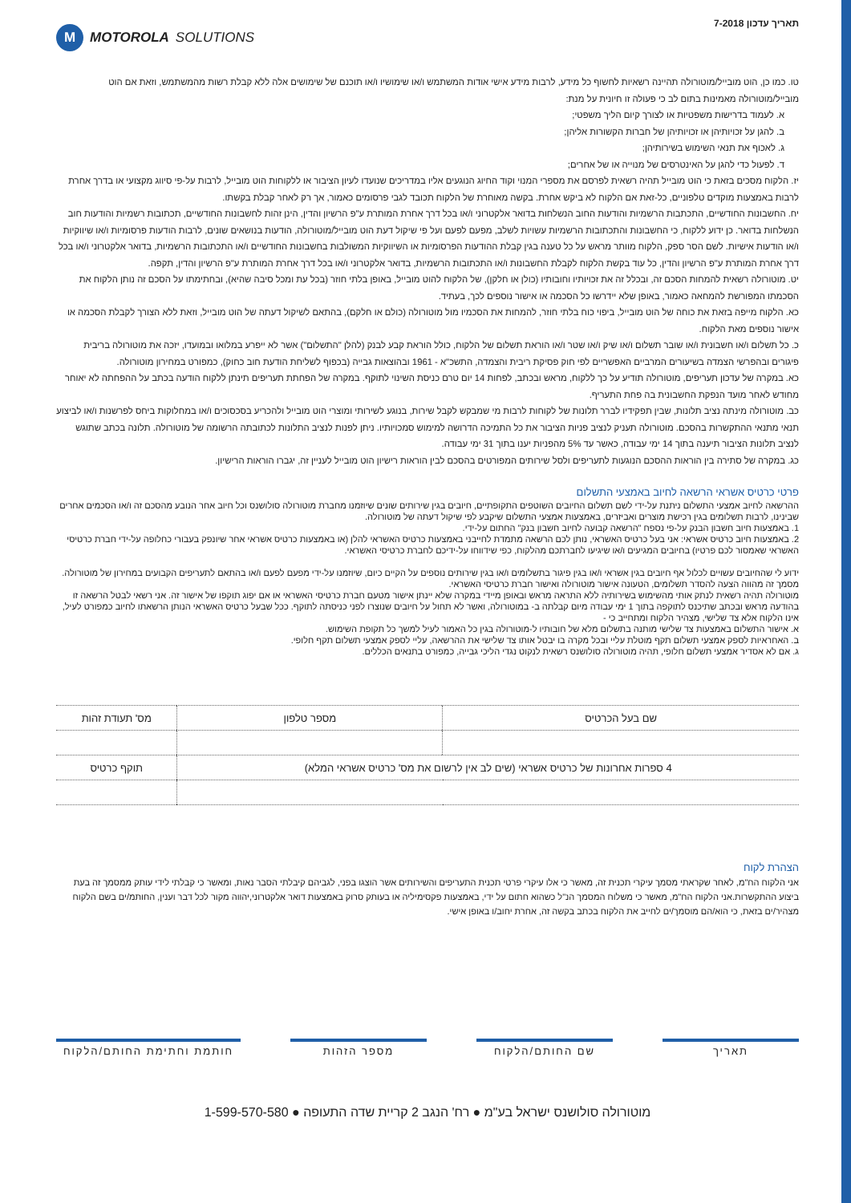תאריך עדכון 7-2018
M MOTOROLA SOLUTIONS
טו. כמו כן, הוט מובייל/מוטורולה תהיינה רשאיות לחשוף כל מידע, לרבות מידע אישי אודות המשתמש ו/או שימושיו ו/או תוכנם של שימושים אלה ללא קבלת רשות מהמשתמש, וזאת אם הוט מובייל/מוטורולה מאמינות בתום לב כי פעולה זו חיונית על מנת:
א. לעמוד בדרישות משפטיות או לצורך קיום הליך משפטי;
ב. להגן על זכויותיהן או זכויותיהן של חברות הקשורות אליהן;
ג. לאכוף את תנאי השימוש בשירותיהן;
ד. לפעול כדי להגן על האינטרסים של מנוייה או של אחרים;
יז. הלקוח מסכים בזאת כי הוט מובייל תהיה רשאית לפרסם את מספרי המנוי וקוד החיוג הנוגעים אליו במדריכים שנועדו לעיון הציבור או ללקוחות הוט מובייל, לרבות על-פי סיווג מקצועי או בדרך אחרת לרבות באמצעות מוקדים טלפוניים, כל-זאת אם הלקוח לא ביקש אחרת. בקשה מאוחרת של הלקוח תכובד לגבי פרסומים כאמור, אך רק לאחר קבלת בקשתו.
יח. החשבונות החודשיים, התכתבות הרשמיות והודעות החוב הנשלחות בדואר אלקטרוני ו/או בכל דרך אחרת המותרת ע"פ הרשיון והדין, הינן זהות לחשבונות החודשיים, תכתובות רשמיות והודעות חוב הנשלחות בדואר. כן ידוע ללקוח, כי החשבונות והתכתובות הרשמיות עשויות לשלב, מפעם לפעם ועל פי שיקול דעת הוט מובייל/מוטורולה, הודעות בנושאים שונים, לרבות הודעות פרסומיות ו/או שיווקיות ו/או הודעות אישיות. לשם הסר ספק, הלקוח מוותר מראש על כל טענה בגין קבלת ההודעות הפרסומיות או השיווקיות המשולבות בחשבונות החודשיים ו/או התכתובות הרשמיות, בדואר אלקטרוני ו/או בכל דרך אחרת המותרת ע"פ הרשיון והדין, כל עוד בקשת הלקוח לקבלת החשבונות ו/או התכתובות הרשמיות, בדואר אלקטרוני ו/או בכל דרך אחרת המותרת ע"פ הרשיון והדין, תקפה.
יט. מוטורולה רשאית להמחות הסכם זה, ובכלל זה את זכויותיו וחובותיו (כולן או חלקן), של הלקוח להוט מובייל, באופן בלתי חוזר (בכל עת ומכל סיבה שהיא), ובחתימתו על הסכם זה נותן הלקוח את הסכמתו המפורשת להמחאה כאמור, באופן שלא יידרשו כל הסכמה או אישור נוספים לכך, בעתיד.
כא. הלקוח מייפה בזאת את כוחה של הוט מובייל, ביפוי כוח בלתי חוזר, להמחות את הסכמיו מול מוטורולה (כולם או חלקם), בהתאם לשיקול דעתה של הוט מובייל, וזאת ללא הצורך לקבלת הסכמה או אישור נוספים מאת הלקוח.
כ. כל תשלום ו/או חשבונית ו/או שובר תשלום ו/או שיק ו/או שטר ו/או הוראת תשלום של הלקוח, כולל הוראת קבע לבנק (להלן "התשלום") אשר לא ייפרע במלואו ובמועדו, יזכה את מוטורולה בריבית פיגורים ובהפרשי הצמדה בשיעורים המרביים האפשריים לפי חוק פסיקת ריבית והצמדה, התשכ"א - 1961 ובהוצאות גבייה (בכפוף לשליחת הודעת חוב כחוק), כמפורט במחירון מוטורולה.
כא. במקרה של עדכון תעריפים, מוטורולה תודיע על כך ללקוח, מראש ובכתב, לפחות 14 יום טרם כניסת השינוי לתוקף. במקרה של הפחתת תעריפים תינתן ללקוח הודעה בכתב על ההפחתה לא יאוחר מחודש לאחר מועד הנפקת החשבונית בה פחת התעריף.
כב. מוטורולה מינתה נציב תלונות, שבין תפקידיו לברר תלונות של לקוחות לרבות מי שמבקש לקבל שירות, בנוגע לשירותי ומוצרי הוט מובייל ולהכריע בסכסוכים ו/או במחלוקות ביחס לפרשנות ו/או לביצוע תנאי מתנאי ההתקשרות בהסכם. מוטורולה תעניק לנציב פניות הציבור את כל התמיכה הדרושה למימוש סמכויותיו. ניתן לפנות לנציב התלונות לכתובתה הרשומה של מוטורולה. תלונה בכתב שתוגש לנציב תלונות הציבור תיענה בתוך 14 ימי עבודה, כאשר עד 5% מהפניות יענו בתוך 31 ימי עבודה.
כג. במקרה של סתירה בין הוראות ההסכם הנוגעות לתעריפים ולסל שירותים המפורטים בהסכם לבין הוראות רישיון הוט מובייל לעניין זה, יגברו הוראות הרישיון.
פרטי כרטיס אשראי הרשאה לחיוב באמצעי התשלום
ההרשאה לחיוב אמצעי התשלום ניתנת על-ידי לשם תשלום החיובים השוטפים התקופתיים, חיובים בגין שירותים שונים שיוזמנו מחברת מוטורולה סולושנס וכל חיוב אחר הנובע מהסכם זה ו/או הסכמים אחרים שבינינו, לרבות תשלומים בגין רכישת מוצרים ואביזרים, באמצעות אמצעי התשלום שיקבע לפי שיקול דעתה של מוטורולה.
1. באמצעות חיוב חשבון הבנק על-פי נספח "הרשאה קבועה לחיוב חשבון בנק" החתום על-ידי.
2. באמצעות חיוב כרטיס אשראי: אני בעל כרטיס האשראי, נותן לכם הרשאה מתמדת לחייבני באמצעות כרטיס האשראי להלן (או באמצעות כרטיס אשראי אחר שיונפק בעבורי כחלופה על-ידי חברת כרטיסי האשראי שאמסור לכם פרטיו) בחיובים המגיעים ו/או שיגיעו לחברתכם מהלקוח, כפי שידווחו על-ידיכם לחברת כרטיסי האשראי.
ידוע לי שהחיובים עשויים לכלול אף חיובים בגין אשראי ו/או בגין פיגור בתשלומים ו/או בגין שירותים נוספים על הקיים כיום, שיוזמנו על-ידי מפעם לפעם ו/או בהתאם לתעריפים הקבועים במחירון של מוטורולה.
מסמך זה מהווה הצעה להסדר תשלומים, הטעונה אישור מוטורולה ואישור חברת כרטיסי האשראי.
מוטורולה תהיה רשאית לנתק אותי מהשימוש בשירותיה ללא התראה מראש ובאופן מיידי במקרה שלא יינתן אישור מטעם חברת כרטיסי האשראי או אם יפוג תוקפו של אישור זה. אני רשאי לבטל הרשאה זו בהודעה מראש ובכתב שתיכנס לתוקפה בתוך 1 ימי עבודה מיום קבלתה ב- במוטורולה, ואשר לא תחול על חיובים שנוצרו לפני כניסתה לתוקף. ככל שבעל כרטיס האשראי הנותן הרשאתו לחיוב כמפורט לעיל, אינו הלקוח אלא צד שלישי, מצהיר הלקוח ומתחייב כי -
א. אישור התשלום באמצעות צד שלישי מותנה בתשלום מלא של חובותיו ל-מוטורולה בגין כל האמור לעיל למשך כל תקופת השימוש.
ב. האחראיות לספק אמצעי תשלום תקף מוטלת עליי ובכל מקרה בו יבטל אותו צד שלישי את ההרשאה, עליי לספק אמצעי תשלום תקף חלופי.
ג. אם לא אסדיר אמצעי תשלום חלופי, תהיה מוטורולה סולושנס רשאית לנקוט נגדי הליכי גבייה, כמפורט בתנאים הכללים.
| שם בעל הכרטיס | מספר טלפון | מס' תעודת זהות |
| 4 ספרות אחרונות של כרטיס אשראי (שים לב אין לרשום את מס' כרטיס אשראי המלא) | | תוקף כרטיס |
הצהרת לקוח
אני הלקוח הח"מ, לאחר שקראתי מסמך עיקרי תכנית זה, מאשר כי אלו עיקרי פרטי תכנית התעריפים והשירותים אשר הוצגו בפני, לגביהם קיבלתי הסבר נאות, ומאשר כי קבלתי לידי עותק ממסמך זה בעת ביצוע ההתקשרות.אני הלקוח הח"מ, מאשר כי משלוח המסמך הנ"ל כשהוא חתום על ידי, באמצעות פקסימיליה או בעותק סרוק באמצעות דואר אלקטרוני,יהווה מקור לכל דבר וענין, החותמ/ים בשם הלקוח מצהיר/ים בזאת, כי הוא/הם מוסמך/ים לחייב את הלקוח בכתב בקשה זה, אחרת יחוב/ו באופן אישי.
תאריך שם החותם/הלקוח מספר הזהות חותמת וחתימת החותם/הלקוח
מוטורולה סולושנס ישראל בע"מ ● רח' הנגב 2 קריית שדה התעופה ● 1-599-570-580